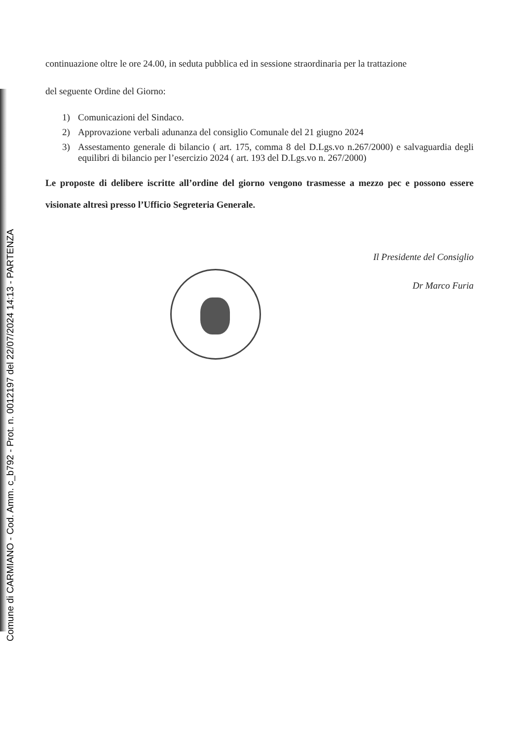Comune di CARMIANO - Cod. Amm. c_b792 - Prot. n. 0012197 del 22/07/2024 14:13 - PARTENZA
continuazione oltre le ore 24.00, in seduta pubblica ed in sessione straordinaria per la trattazione
del seguente Ordine del Giorno:
1) Comunicazioni del Sindaco.
2) Approvazione verbali adunanza del consiglio Comunale del 21 giugno 2024
3) Assestamento generale di bilancio ( art. 175, comma 8 del D.Lgs.vo n.267/2000) e salvaguardia degli equilibri di bilancio per l’esercizio 2024 ( art. 193 del D.Lgs.vo n. 267/2000)
Le proposte di delibere iscritte all’ordine del giorno vengono trasmesse a mezzo pec e possono essere visionate altresì presso l’Ufficio Segreteria Generale.
Il Presidente del Consiglio
Dr Marco Furia